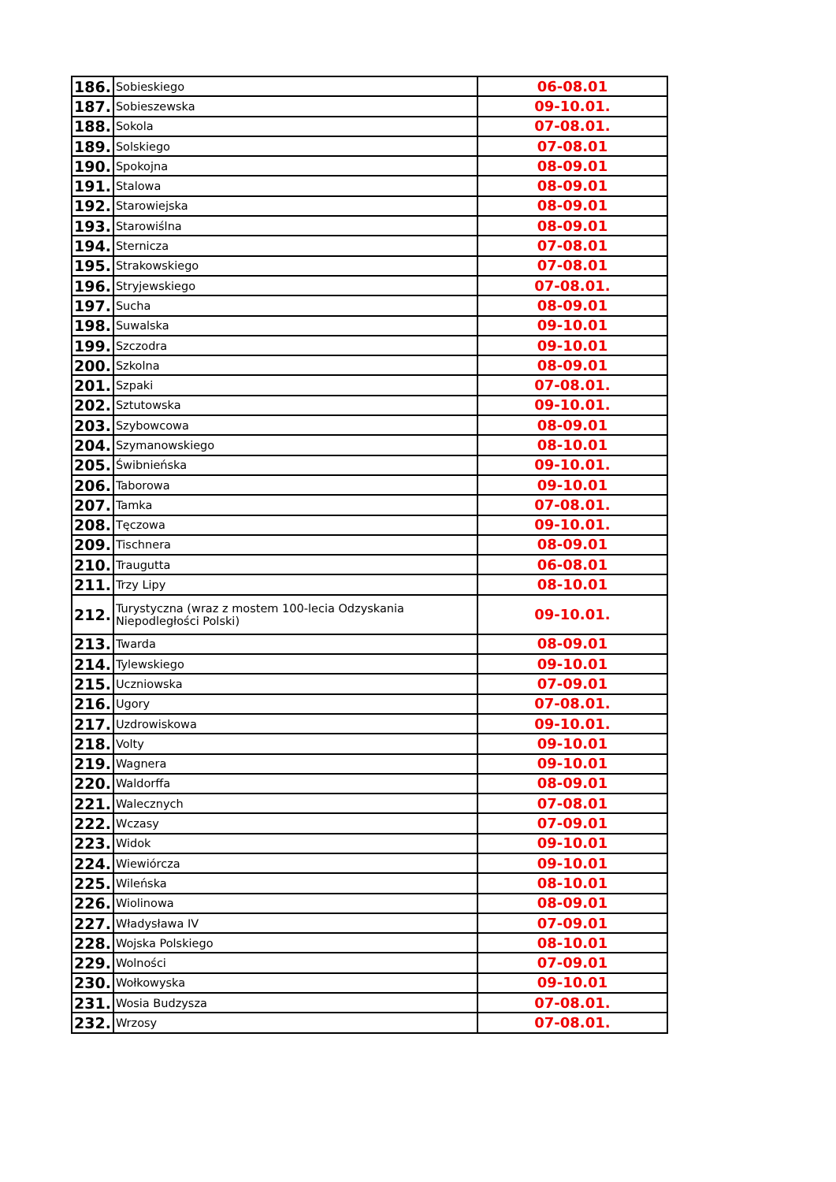| 186. | Sobieskiego | 06-08.01 |
| 187. | Sobieszewska | 09-10.01. |
| 188. | Sokola | 07-08.01. |
| 189. | Solskiego | 07-08.01 |
| 190. | Spokojna | 08-09.01 |
| 191. | Stalowa | 08-09.01 |
| 192. | Starowiejska | 08-09.01 |
| 193. | Starowiślna | 08-09.01 |
| 194. | Sternicza | 07-08.01 |
| 195. | Strakowskiego | 07-08.01 |
| 196. | Stryjewskiego | 07-08.01. |
| 197. | Sucha | 08-09.01 |
| 198. | Suwalska | 09-10.01 |
| 199. | Szczodra | 09-10.01 |
| 200. | Szkolna | 08-09.01 |
| 201. | Szpaki | 07-08.01. |
| 202. | Sztutowska | 09-10.01. |
| 203. | Szybowcowa | 08-09.01 |
| 204. | Szymanowskiego | 08-10.01 |
| 205. | Świbnieńska | 09-10.01. |
| 206. | Taborowa | 09-10.01 |
| 207. | Tamka | 07-08.01. |
| 208. | Tęczowa | 09-10.01. |
| 209. | Tischnera | 08-09.01 |
| 210. | Traugutta | 06-08.01 |
| 211. | Trzy Lipy | 08-10.01 |
| 212. | Turystyczna (wraz z mostem 100-lecia Odzyskania Niepodległości Polski) | 09-10.01. |
| 213. | Twarda | 08-09.01 |
| 214. | Tylewskiego | 09-10.01 |
| 215. | Uczniowska | 07-09.01 |
| 216. | Ugory | 07-08.01. |
| 217. | Uzdrowiskowa | 09-10.01. |
| 218. | Volty | 09-10.01 |
| 219. | Wagnera | 09-10.01 |
| 220. | Waldorffa | 08-09.01 |
| 221. | Walecznych | 07-08.01 |
| 222. | Wczasy | 07-09.01 |
| 223. | Widok | 09-10.01 |
| 224. | Wiewiórcza | 09-10.01 |
| 225. | Wileńska | 08-10.01 |
| 226. | Wiolinowa | 08-09.01 |
| 227. | Władysława IV | 07-09.01 |
| 228. | Wojska Polskiego | 08-10.01 |
| 229. | Wolności | 07-09.01 |
| 230. | Wołkowyska | 09-10.01 |
| 231. | Wosia Budzysza | 07-08.01. |
| 232. | Wrzosy | 07-08.01. |